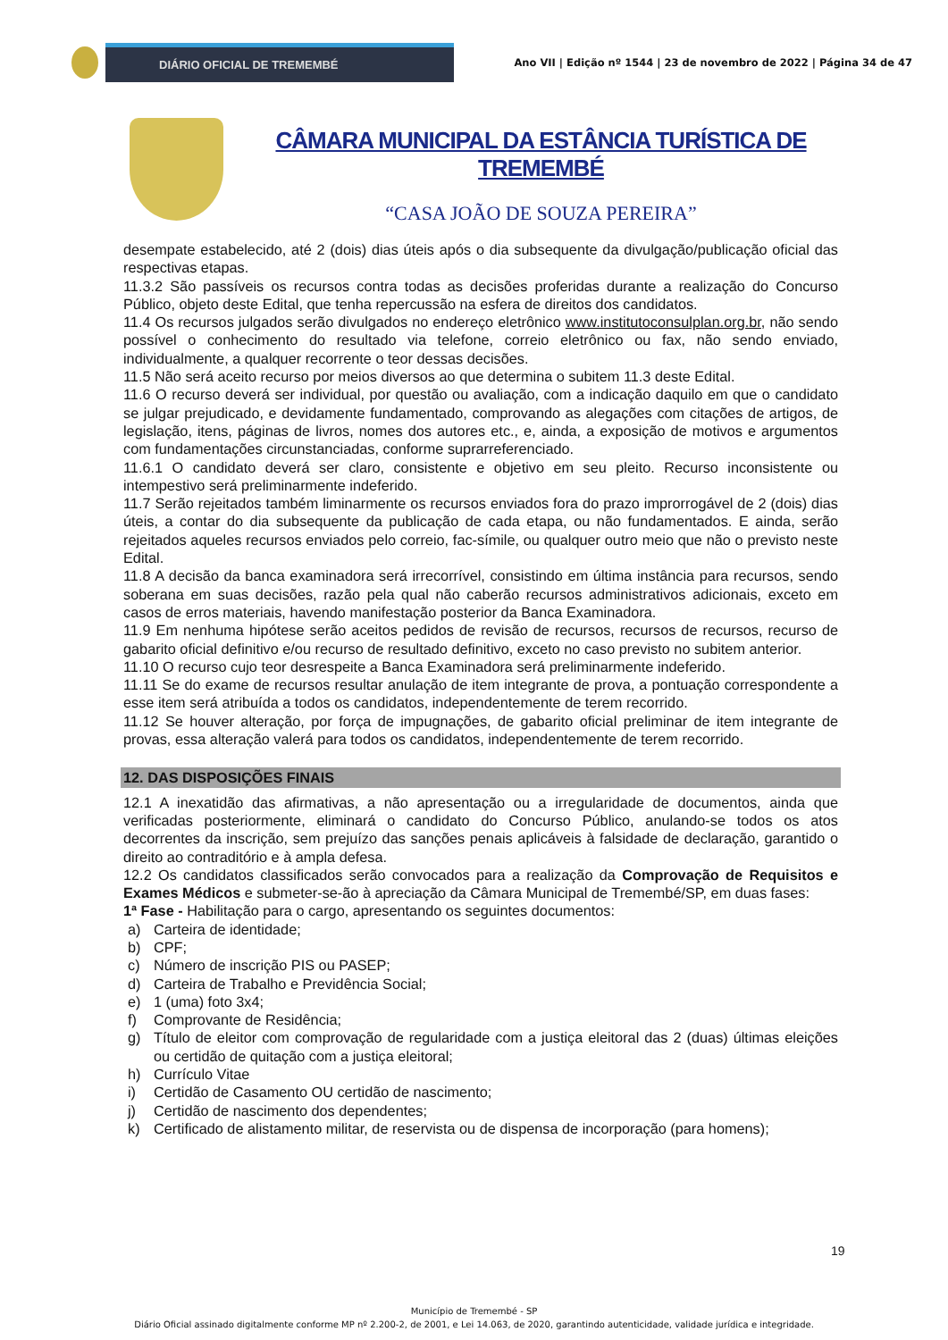DIÁRIO OFICIAL DE TREMEMBÉ
Ano VII | Edição nº 1544 | 23 de novembro de 2022 | Página 34 de 47
CÂMARA MUNICIPAL DA ESTÂNCIA TURÍSTICA DE TREMEMBÉ
“CASA JOÃO DE SOUZA PEREIRA”
desempate estabelecido, até 2 (dois) dias úteis após o dia subsequente da divulgação/publicação oficial das respectivas etapas.
11.3.2 São passíveis os recursos contra todas as decisões proferidas durante a realização do Concurso Público, objeto deste Edital, que tenha repercussão na esfera de direitos dos candidatos.
11.4 Os recursos julgados serão divulgados no endereço eletrônico www.institutoconsulplan.org.br, não sendo possível o conhecimento do resultado via telefone, correio eletrônico ou fax, não sendo enviado, individualmente, a qualquer recorrente o teor dessas decisões.
11.5 Não será aceito recurso por meios diversos ao que determina o subitem 11.3 deste Edital.
11.6 O recurso deverá ser individual, por questão ou avaliação, com a indicação daquilo em que o candidato se julgar prejudicado, e devidamente fundamentado, comprovando as alegações com citações de artigos, de legislação, itens, páginas de livros, nomes dos autores etc., e, ainda, a exposição de motivos e argumentos com fundamentações circunstanciadas, conforme suprarreferenciado.
11.6.1 O candidato deverá ser claro, consistente e objetivo em seu pleito. Recurso inconsistente ou intempestivo será preliminarmente indeferido.
11.7 Serão rejeitados também liminarmente os recursos enviados fora do prazo improrrogável de 2 (dois) dias úteis, a contar do dia subsequente da publicação de cada etapa, ou não fundamentados. E ainda, serão rejeitados aqueles recursos enviados pelo correio, fac-símile, ou qualquer outro meio que não o previsto neste Edital.
11.8 A decisão da banca examinadora será irrecorrível, consistindo em última instância para recursos, sendo soberana em suas decisões, razão pela qual não caberão recursos administrativos adicionais, exceto em casos de erros materiais, havendo manifestação posterior da Banca Examinadora.
11.9 Em nenhuma hipótese serão aceitos pedidos de revisão de recursos, recursos de recursos, recurso de gabarito oficial definitivo e/ou recurso de resultado definitivo, exceto no caso previsto no subitem anterior.
11.10 O recurso cujo teor desrespeite a Banca Examinadora será preliminarmente indeferido.
11.11 Se do exame de recursos resultar anulação de item integrante de prova, a pontuação correspondente a esse item será atribuída a todos os candidatos, independentemente de terem recorrido.
11.12 Se houver alteração, por força de impugnações, de gabarito oficial preliminar de item integrante de provas, essa alteração valerá para todos os candidatos, independentemente de terem recorrido.
12. DAS DISPOSIÇÕES FINAIS
12.1 A inexatidão das afirmativas, a não apresentação ou a irregularidade de documentos, ainda que verificadas posteriormente, eliminará o candidato do Concurso Público, anulando-se todos os atos decorrentes da inscrição, sem prejuízo das sanções penais aplicáveis à falsidade de declaração, garantido o direito ao contraditório e à ampla defesa.
12.2 Os candidatos classificados serão convocados para a realização da Comprovação de Requisitos e Exames Médicos e submeter-se-ão à apreciação da Câmara Municipal de Tremembé/SP, em duas fases:
1ª Fase - Habilitação para o cargo, apresentando os seguintes documentos:
a) Carteira de identidade;
b) CPF;
c) Número de inscrição PIS ou PASEP;
d) Carteira de Trabalho e Previdência Social;
e) 1 (uma) foto 3x4;
f) Comprovante de Residência;
g) Título de eleitor com comprovação de regularidade com a justiça eleitoral das 2 (duas) últimas eleições ou certidão de quitação com a justiça eleitoral;
h) Currículo Vitae
i) Certidão de Casamento OU certidão de nascimento;
j) Certidão de nascimento dos dependentes;
k) Certificado de alistamento militar, de reservista ou de dispensa de incorporação (para homens);
19
Município de Tremembé - SP
Diário Oficial assinado digitalmente conforme MP nº 2.200-2, de 2001, e Lei 14.063, de 2020, garantindo autenticidade, validade jurídica e integridade.